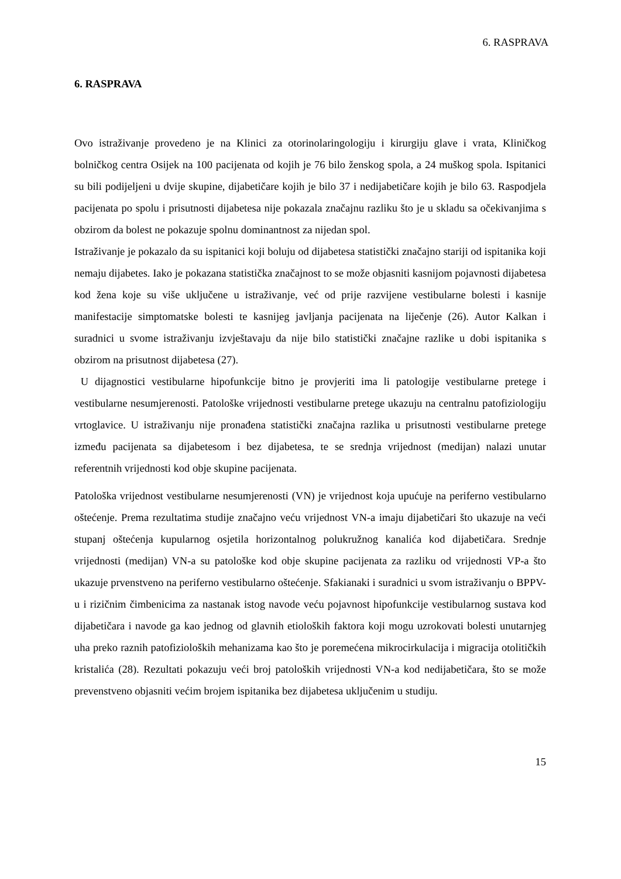6. RASPRAVA
6. RASPRAVA
Ovo istraživanje provedeno je na Klinici za otorinolaringologiju i kirurgiju glave i vrata, Kliničkog bolničkog centra Osijek na 100 pacijenata od kojih je 76 bilo ženskog spola, a 24 muškog spola. Ispitanici su bili podijeljeni u dvije skupine, dijabetičare kojih je bilo 37 i nedijabetičare kojih je bilo 63. Raspodjela pacijenata po spolu i prisutnosti dijabetesa nije pokazala značajnu razliku što je u skladu sa očekivanjima s obzirom da bolest ne pokazuje spolnu dominantnost za nijedan spol.
Istraživanje je pokazalo da su ispitanici koji boluju od dijabetesa statistički značajno stariji od ispitanika koji nemaju dijabetes. Iako je pokazana statistička značajnost to se može objasniti kasnijom pojavnosti dijabetesa kod žena koje su više uključene u istraživanje, već od prije razvijene vestibularne bolesti i kasnije manifestacije simptomatske bolesti te kasnijeg javljanja pacijenata na liječenje (26). Autor Kalkan i suradnici u svome istraživanju izvještavaju da nije bilo statistički značajne razlike u dobi ispitanika s obzirom na prisutnost dijabetesa (27).
U dijagnostici vestibularne hipofunkcije bitno je provjeriti ima li patologije vestibularne pretege i vestibularne nesumjerenosti. Patološke vrijednosti vestibularne pretege ukazuju na centralnu patofiziologiju vrtoglavice. U istraživanju nije pronađena statistički značajna razlika u prisutnosti vestibularne pretege između pacijenata sa dijabetesom i bez dijabetesa, te se srednja vrijednost (medijan) nalazi unutar referentnih vrijednosti kod obje skupine pacijenata.
Patološka vrijednost vestibularne nesumjerenosti (VN) je vrijednost koja upućuje na periferno vestibularno oštećenje. Prema rezultatima studije značajno veću vrijednost VN-a imaju dijabetičari što ukazuje na veći stupanj oštećenja kupularnog osjetila horizontalnog polukružnog kanalića kod dijabetičara. Srednje vrijednosti (medijan) VN-a su patološke kod obje skupine pacijenata za razliku od vrijednosti VP-a što ukazuje prvenstveno na periferno vestibularno oštećenje. Sfakianaki i suradnici u svom istraživanju o BPPV-u i rizičnim čimbenicima za nastanak istog navode veću pojavnost hipofunkcije vestibularnog sustava kod dijabetičara i navode ga kao jednog od glavnih etioloških faktora koji mogu uzrokovati bolesti unutarnjeg uha preko raznih patofizioloških mehanizama kao što je poremećena mikrocirkulacija i migracija otolitičkih kristalića (28). Rezultati pokazuju veći broj patoloških vrijednosti VN-a kod nedijabetičara, što se može prevenstveno objasniti većim brojem ispitanika bez dijabetesa uključenim u studiju.
15